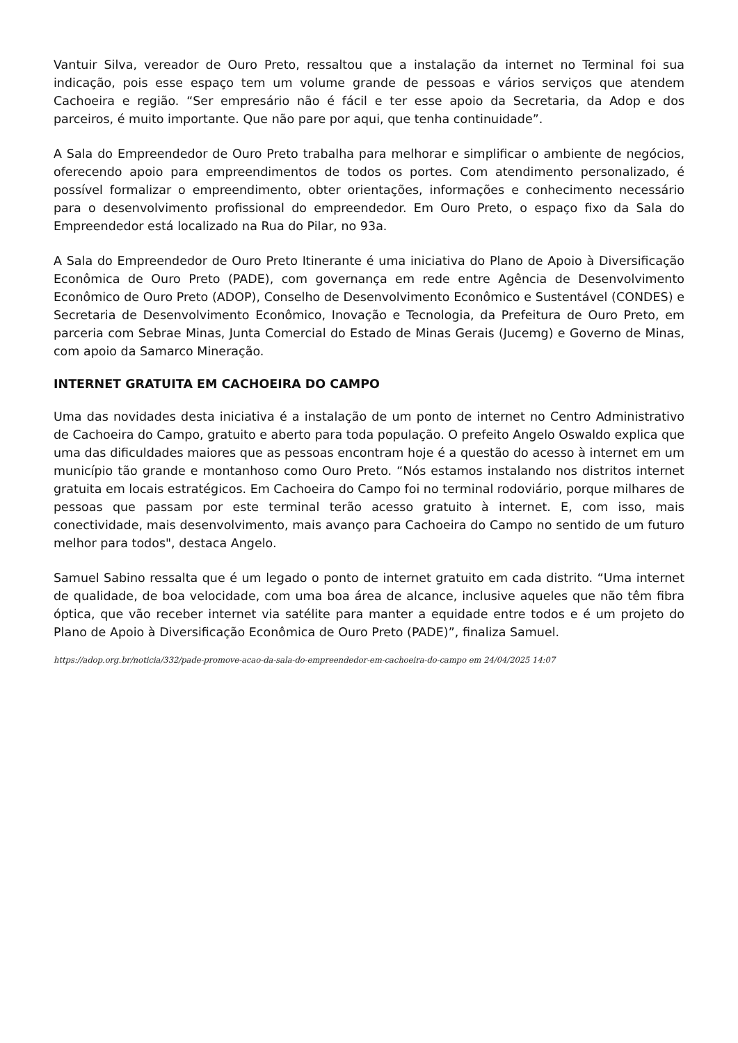Vantuir Silva, vereador de Ouro Preto, ressaltou que a instalação da internet no Terminal foi sua indicação, pois esse espaço tem um volume grande de pessoas e vários serviços que atendem Cachoeira e região. “Ser empresário não é fácil e ter esse apoio da Secretaria, da Adop e dos parceiros, é muito importante. Que não pare por aqui, que tenha continuidade”.
A Sala do Empreendedor de Ouro Preto trabalha para melhorar e simplificar o ambiente de negócios, oferecendo apoio para empreendimentos de todos os portes. Com atendimento personalizado, é possível formalizar o empreendimento, obter orientações, informações e conhecimento necessário para o desenvolvimento profissional do empreendedor. Em Ouro Preto, o espaço fixo da Sala do Empreendedor está localizado na Rua do Pilar, no 93a.
A Sala do Empreendedor de Ouro Preto Itinerante é uma iniciativa do Plano de Apoio à Diversificação Econômica de Ouro Preto (PADE), com governança em rede entre Agência de Desenvolvimento Econômico de Ouro Preto (ADOP), Conselho de Desenvolvimento Econômico e Sustentável (CONDES) e Secretaria de Desenvolvimento Econômico, Inovação e Tecnologia, da Prefeitura de Ouro Preto, em parceria com Sebrae Minas, Junta Comercial do Estado de Minas Gerais (Jucemg) e Governo de Minas, com apoio da Samarco Mineração.
INTERNET GRATUITA EM CACHOEIRA DO CAMPO
Uma das novidades desta iniciativa é a instalação de um ponto de internet no Centro Administrativo de Cachoeira do Campo, gratuito e aberto para toda população. O prefeito Angelo Oswaldo explica que uma das dificuldades maiores que as pessoas encontram hoje é a questão do acesso à internet em um município tão grande e montanhoso como Ouro Preto. “Nós estamos instalando nos distritos internet gratuita em locais estratégicos. Em Cachoeira do Campo foi no terminal rodoviário, porque milhares de pessoas que passam por este terminal terão acesso gratuito à internet. E, com isso, mais conectividade, mais desenvolvimento, mais avanço para Cachoeira do Campo no sentido de um futuro melhor para todos", destaca Angelo.
Samuel Sabino ressalta que é um legado o ponto de internet gratuito em cada distrito. “Uma internet de qualidade, de boa velocidade, com uma boa área de alcance, inclusive aqueles que não têm fibra óptica, que vão receber internet via satélite para manter a equidade entre todos e é um projeto do Plano de Apoio à Diversificação Econômica de Ouro Preto (PADE)”, finaliza Samuel.
https://adop.org.br/noticia/332/pade-promove-acao-da-sala-do-empreendedor-em-cachoeira-do-campo em 24/04/2025 14:07